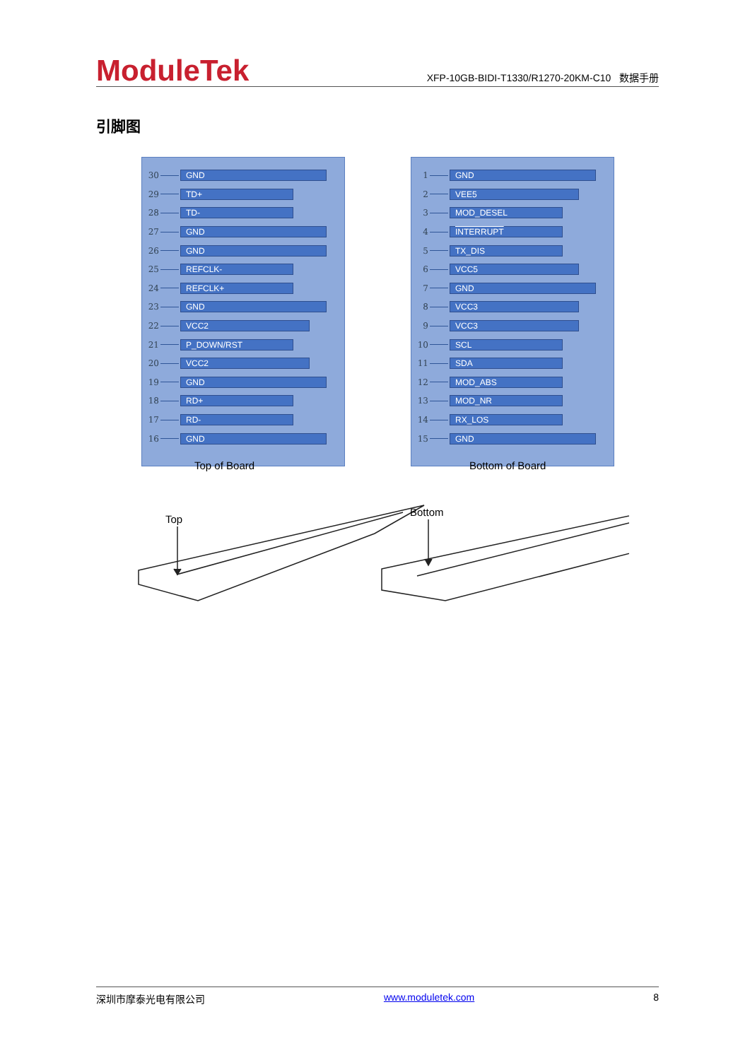ModuleTek
XFP-10GB-BIDI-T1330/R1270-20KM-C10 数据手册
引脚图
30 GND
29 TD+
28 TD-
27 GND
26 GND
25 REFCLK-
24 REFCLK+
23 GND
22 VCC2
21 P_DOWN/RST
20 VCC2
19 GND
18 RD+
17 RD-
16 GND
1 GND
2 VEE5
3 MOD_DESEL
4 INTERRUPT
5 TX_DIS
6 VCC5
7 GND
8 VCC3
9 VCC3
10 SCL
11 SDA
12 MOD_ABS
13 MOD_NR
14 RX_LOS
15 GND
Top of Board Bottom of Board
Top
Bottom
深圳市摩泰光电有限公司 www.moduletek.com 8